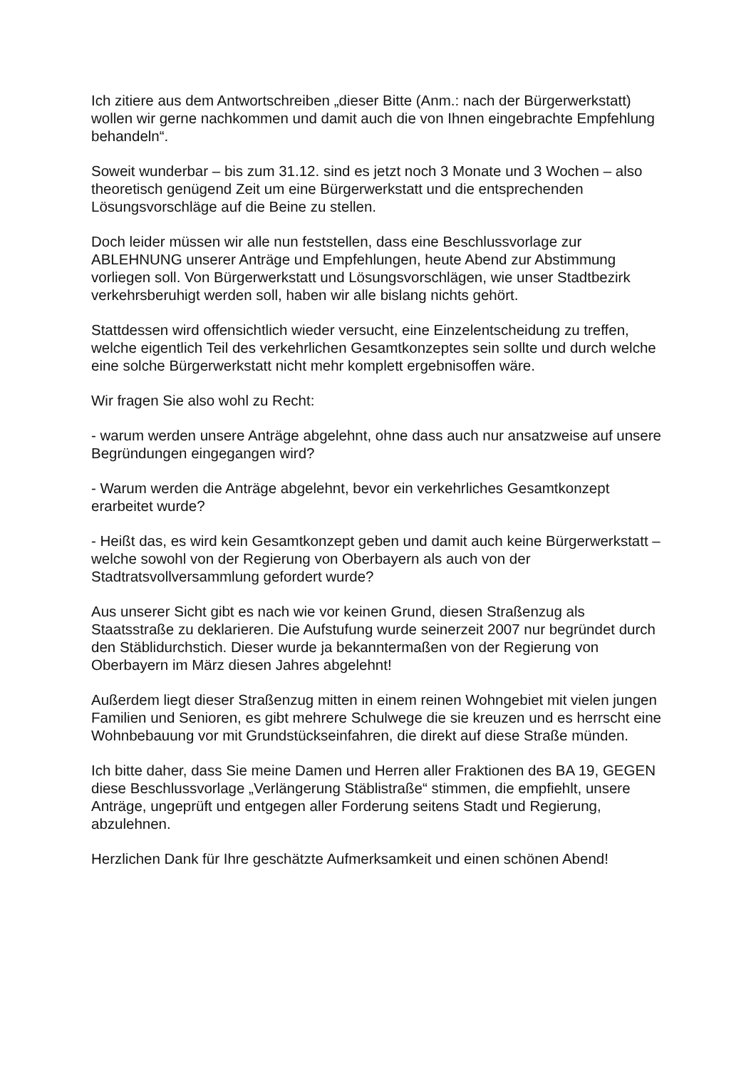Ich zitiere aus dem Antwortschreiben „dieser Bitte (Anm.: nach der Bürgerwerkstatt) wollen wir gerne nachkommen und damit auch die von Ihnen eingebrachte Empfehlung behandeln“.
Soweit wunderbar – bis zum 31.12. sind es jetzt noch 3 Monate und 3 Wochen – also theoretisch genügend Zeit um eine Bürgerwerkstatt und die entsprechenden Lösungsvorschläge auf die Beine zu stellen.
Doch leider müssen wir alle nun feststellen, dass eine Beschlussvorlage zur ABLEHNUNG unserer Anträge und Empfehlungen, heute Abend zur Abstimmung vorliegen soll. Von Bürgerwerkstatt und Lösungsvorschlägen, wie unser Stadtbezirk verkehrsberuhigt werden soll, haben wir alle bislang nichts gehört.
Stattdessen wird offensichtlich wieder versucht, eine Einzelentscheidung zu treffen, welche eigentlich Teil des verkehrlichen Gesamtkonzeptes sein sollte und durch welche eine solche Bürgerwerkstatt nicht mehr komplett ergebnisoffen wäre.
Wir fragen Sie also wohl zu Recht:
- warum werden unsere Anträge abgelehnt, ohne dass auch nur ansatzweise auf unsere Begründungen eingegangen wird?
- Warum werden die Anträge abgelehnt, bevor ein verkehrliches Gesamtkonzept erarbeitet wurde?
- Heißt das, es wird kein Gesamtkonzept geben und damit auch keine Bürgerwerkstatt – welche sowohl von der Regierung von Oberbayern als auch von der Stadtratsvollversammlung gefordert wurde?
Aus unserer Sicht gibt es nach wie vor keinen Grund, diesen Straßenzug als Staatsstraße zu deklarieren. Die Aufstufung wurde seinerzeit 2007 nur begründet durch den Stäblidurchstich. Dieser wurde ja bekanntermaßen von der Regierung von Oberbayern im März diesen Jahres abgelehnt!
Außerdem liegt dieser Straßenzug mitten in einem reinen Wohngebiet mit vielen jungen Familien und Senioren, es gibt mehrere Schulwege die sie kreuzen und es herrscht eine Wohnbebauung vor mit Grundstückseinfahren, die direkt auf diese Straße münden.
Ich bitte daher, dass Sie meine Damen und Herren aller Fraktionen des BA 19, GEGEN diese Beschlussvorlage „Verlängerung Stäblistraße“ stimmen, die empfiehlt, unsere Anträge, ungeprüft und entgegen aller Forderung seitens Stadt und Regierung, abzulehnen.
Herzlichen Dank für Ihre geschätzte Aufmerksamkeit und einen schönen Abend!